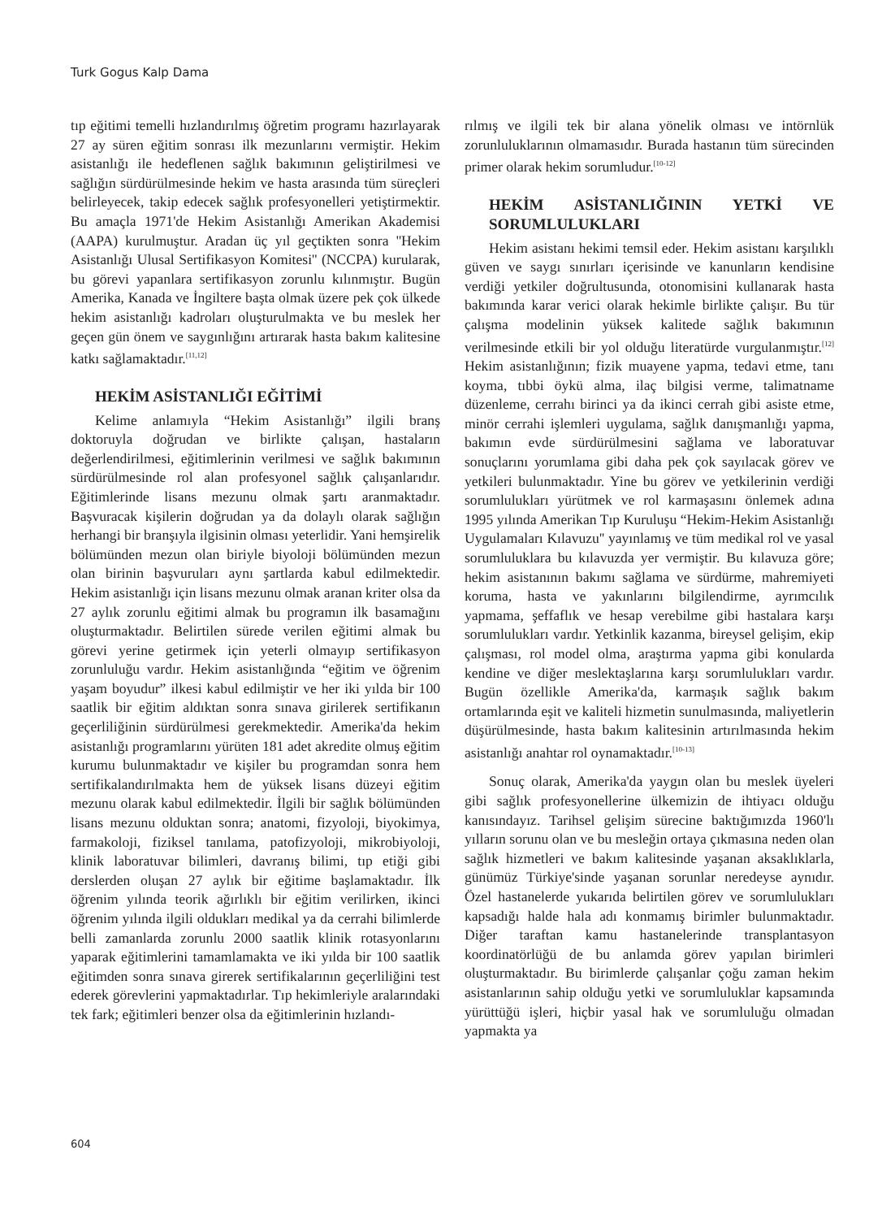Turk Gogus Kalp Dama
tıp eğitimi temelli hızlandırılmış öğretim programı hazırlayarak 27 ay süren eğitim sonrası ilk mezunlarını vermiştir. Hekim asistanlığı ile hedeflenen sağlık bakımının geliştirilmesi ve sağlığın sürdürülmesinde hekim ve hasta arasında tüm süreçleri belirleyecek, takip edecek sağlık profesyonelleri yetiştirmektir. Bu amaçla 1971'de Hekim Asistanlığı Amerikan Akademisi (AAPA) kurulmuştur. Aradan üç yıl geçtikten sonra ''Hekim Asistanlığı Ulusal Sertifikasyon Komitesi'' (NCCPA) kurularak, bu görevi yapanlara sertifikasyon zorunlu kılınmıştır. Bugün Amerika, Kanada ve İngiltere başta olmak üzere pek çok ülkede hekim asistanlığı kadroları oluşturulmakta ve bu meslek her geçen gün önem ve saygınlığını artırarak hasta bakım kalitesine katkı sağlamaktadır.<sup>[11,12]</sup>
HEKİM ASİSTANLIĞI EĞİTİMİ
Kelime anlamıyla “Hekim Asistanlığı” ilgili branş doktoruyla doğrudan ve birlikte çalışan, hastaların değerlendirilmesi, eğitimlerinin verilmesi ve sağlık bakımının sürdürülmesinde rol alan profesyonel sağlık çalışanlarıdır. Eğitimlerinde lisans mezunu olmak şartı aranmaktadır. Başvuracak kişilerin doğrudan ya da dolaylı olarak sağlığın herhangi bir branşıyla ilgisinin olması yeterlidir. Yani hemşirelik bölümünden mezun olan biriyle biyoloji bölümünden mezun olan birinin başvuruları aynı şartlarda kabul edilmektedir. Hekim asistanlığı için lisans mezunu olmak aranan kriter olsa da 27 aylık zorunlu eğitimi almak bu programın ilk basamağını oluşturmaktadır. Belirtilen sürede verilen eğitimi almak bu görevi yerine getirmek için yeterli olmayıp sertifikasyon zorunluluğu vardır. Hekim asistanlığında “eğitim ve öğrenim yaşam boyudur” ilkesi kabul edilmiştir ve her iki yılda bir 100 saatlik bir eğitim aldıktan sonra sınava girilerek sertifikanın geçerliliğinin sürdürülmesi gerekmektedir. Amerika'da hekim asistanlığı programlarını yürüten 181 adet akredite olmuş eğitim kurumu bulunmaktadır ve kişiler bu programdan sonra hem sertifikalandırılmakta hem de yüksek lisans düzeyi eğitim mezunu olarak kabul edilmektedir. İlgili bir sağlık bölümünden lisans mezunu olduktan sonra; anatomi, fizyoloji, biyokimya, farmakoloji, fiziksel tanılama, patofizyoloji, mikrobiyoloji, klinik laboratuvar bilimleri, davranış bilimi, tıp etiği gibi derslerden oluşan 27 aylık bir eğitime başlamaktadır. İlk öğrenim yılında teorik ağırlıklı bir eğitim verilirken, ikinci öğrenim yılında ilgili oldukları medikal ya da cerrahi bilimlerde belli zamanlarda zorunlu 2000 saatlik klinik rotasyonlarını yaparak eğitimlerini tamamlamakta ve iki yılda bir 100 saatlik eğitimden sonra sınava girerek sertifikalarının geçerliliğini test ederek görevlerini yapmaktadırlar. Tıp hekimleriyle aralarındaki tek fark; eğitimleri benzer olsa da eğitimlerinin hızlandı-
rılmış ve ilgili tek bir alana yönelik olması ve intörnlük zorunluluklarının olmamasıdır. Burada hastanın tüm sürecinden primer olarak hekim sorumludur.<sup>[10-12]</sup>
HEKİM ASİSTANLIĞININ YETKİ VE SORUMLULUKLARI
Hekim asistanı hekimi temsil eder. Hekim asistanı karşılıklı güven ve saygı sınırları içerisinde ve kanunların kendisine verdiği yetkiler doğrultusunda, otonomisini kullanarak hasta bakımında karar verici olarak hekimle birlikte çalışır. Bu tür çalışma modelinin yüksek kalitede sağlık bakımının verilmesinde etkili bir yol olduğu literatürde vurgulanmıştır.<sup>[12]</sup> Hekim asistanlığının; fizik muayene yapma, tedavi etme, tanı koyma, tıbbi öykü alma, ilaç bilgisi verme, talimatname düzenleme, cerrahı birinci ya da ikinci cerrah gibi asiste etme, minör cerrahi işlemleri uygulama, sağlık danışmanlığı yapma, bakımın evde sürdürülmesini sağlama ve laboratuvar sonuçlarını yorumlama gibi daha pek çok sayılacak görev ve yetkileri bulunmaktadır. Yine bu görev ve yetkilerinin verdiği sorumlulukları yürütmek ve rol karmaşasını önlemek adına 1995 yılında Amerikan Tıp Kuruluşu “Hekim-Hekim Asistanlığı Uygulamaları Kılavuzu'' yayınlamış ve tüm medikal rol ve yasal sorumluluklara bu kılavuzda yer vermiştir. Bu kılavuza göre; hekim asistanının bakımı sağlama ve sürdürme, mahremiyeti koruma, hasta ve yakınlarını bilgilendirme, ayrımcılık yapmama, şeffaflık ve hesap verebilme gibi hastalara karşı sorumlulukları vardır. Yetkinlik kazanma, bireysel gelişim, ekip çalışması, rol model olma, araştırma yapma gibi konularda kendine ve diğer meslektaşlarına karşı sorumlulukları vardır. Bugün özellikle Amerika'da, karmaşık sağlık bakım ortamlarında eşit ve kaliteli hizmetin sunulmasında, maliyetlerin düşürülmesinde, hasta bakım kalitesinin artırılmasında hekim asistanlığı anahtar rol oynamaktadır.<sup>[10-13]</sup>
Sonuç olarak, Amerika'da yaygın olan bu meslek üyeleri gibi sağlık profesyonellerine ülkemizin de ihtiyacı olduğu kanısındayız. Tarihsel gelişim sürecine baktığımızda 1960'lı yılların sorunu olan ve bu mesleğin ortaya çıkmasına neden olan sağlık hizmetleri ve bakım kalitesinde yaşanan aksaklıklarla, günümüz Türkiye'sinde yaşanan sorunlar neredeyse aynıdır. Özel hastanelerde yukarıda belirtilen görev ve sorumlulukları kapsadığı halde hala adı konmamış birimler bulunmaktadır. Diğer taraftan kamu hastanelerinde transplantasyon koordinatörlüğü de bu anlamda görev yapılan birimleri oluşturmaktadır. Bu birimlerde çalışanlar çoğu zaman hekim asistanlarının sahip olduğu yetki ve sorumluluklar kapsamında yürüttüğü işleri, hiçbir yasal hak ve sorumluluğu olmadan yapmakta ya
604